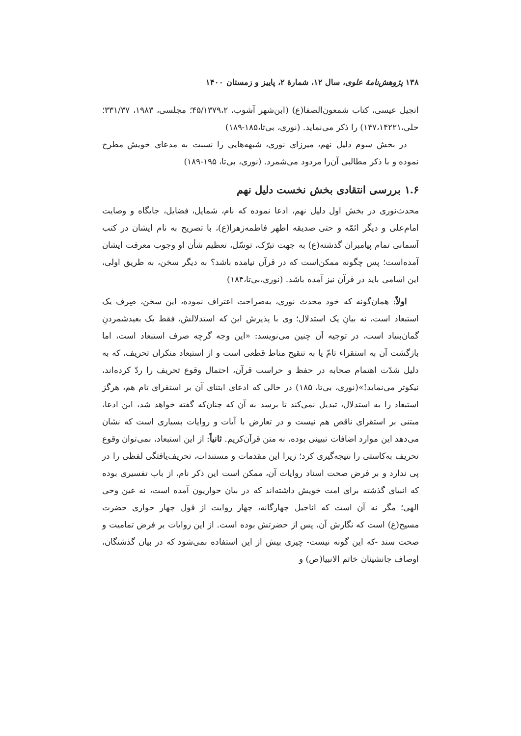۱۳۸ پژوهش‌نامهٔ علوی، سال ۱۲، شمارهٔ ۲، پاییز و زمستان ۱۴۰۰
انجیل عیسی، کتاب شمعون‌الصفا(ع) (ابن‌شهر آشوب، ۴۵/۱۳۷۹،۲؛ مجلسی، ۱۹۸۳، ۳۳۱/۳۷؛ حلی،۱۴۷،۱۴۲۲۱) را ذکر می‌نماید. (نوری، بی‌تا،۱۸۵-۱۸۹)
در بخش سوم دلیل نهم، میرزای نوری، شبهه‌هایی را نسبت به مدعای خویش مطرح نموده و با ذکر مطالبی آن‌را مردود می‌شمرد. (نوری، بی‌تا، ۱۹۵-۱۸۹)
۱.۶ بررسی انتقادی بخش نخست دلیل نهم
محدث‌نوری در بخش اول دلیل نهم، ادعا نموده که نام، شمایل، فضایل، جایگاه و وصایت امام‌علی و دیگر ائمّه و حتی صدیقه اطهر فاطمه‌زهرا(ع)، با تصریح به نام ایشان در کتب آسمانی تمام پیامبران گذشته(ع) به جهت تبرّک، توسّل، تعظیم شأن او وجوب معرفت ایشان آمده‌است؛ پس چگونه ممکن‌است که در قرآن نیامده باشد؟ به دیگر سخن، به طریق اولی، این اسامی باید در قرآن نیز آمده باشد. (نوری،بی‌تا،۱۸۴)
اولاً: همان‌گونه که خود محدث نوری، به‌صراحت اعتراف نموده، این سخن، صِرف یک استبعاد است، نه بیانِ یک استدلال؛ وی با پذیرش این که استدلالش، فقط یک بعیدشمردنِ گمان‌بنیاد است، در توجیه آن چنین می‌نویسد: «این وجه گرچه صرف استبعاد است، اما بازگشت آن به استقراء تامّ یا به تنقیح مناط قطعی است و از استبعاد منکران تحریف، که به دلیل شدّت اهتمام صحابه در حفظ و حراست قرآن، احتمال وقوع تحریف را ردّ کرده‌اند، نیکوتر می‌نماید!»(نوری، بی‌تا، ۱۸۵) در حالی که ادعای ابتنای آن بر استقرای تام هم، هرگز استبعاد را به استدلال، تبدیل نمی‌کند تا برسد به آن که چنان‌که گفته خواهد شد، این ادعا، مبتنی بر استقرای ناقص هم نیست و در تعارض با آیات و روایات بسیاری است که نشان می‌دهد این موارد اضافات تبیینی بوده، نه متن قرآن‌کریم. ثانیاً: از این استبعاد، نمی‌توان وقوع تحریف به‌کاستی را نتیجه‌گیری کرد؛ زیرا این مقدمات و مستندات، تحریف‌یافتگی لفظی را در پی ندارد و بر فرض صحت اسناد روایات آن، ممکن است این ذکر نام، از باب تفسیری بوده که انبیای گذشته برای امت خویش داشته‌اند که در بیان حواریون آمده است، نه عین وحی الهی؛ مگر نه آن است که اناجیل چهارگانه، چهار روایت از قول چهار حواری حضرت مسیح(ع) است که نگارش آن، پس از حضرتش بوده است. از این روایات بر فرض تمامیت و صحت سند -که این گونه نیست- چیزی بیش از این استفاده نمی‌شود که در بیان گذشتگان، اوصاف جانشینان خاتم الانبیا(ص) و